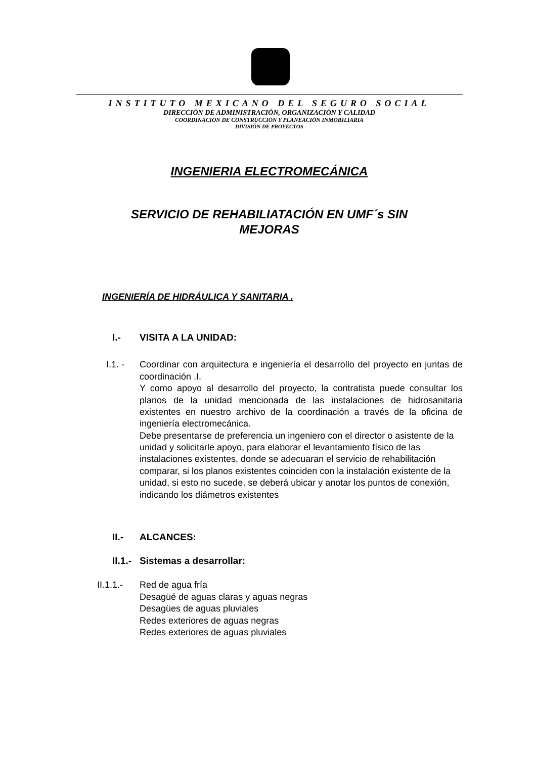INSTITUTO MEXICANO DEL SEGURO SOCIAL
DIRECCIÓN DE ADMINISTRACIÓN, ORGANIZACIÓN Y CALIDAD
COORDINACION DE CONSTRUCCIÓN Y PLANEACIÓN INMOBILIARIA
DIVISIÓN DE PROYECTOS
INGENIERIA ELECTROMECÁNICA
SERVICIO DE REHABILIATACIÓN EN UMF´s SIN
MEJORAS
INGENIERÍA DE HIDRÁULICA Y SANITARIA .
I.- VISITA A LA UNIDAD:
I.1. - Coordinar con arquitectura e ingeniería el desarrollo del proyecto en juntas de coordinación .I.
Y como apoyo al desarrollo del proyecto, la contratista puede consultar los planos de la unidad mencionada de las instalaciones de hidrosanitaria existentes en nuestro archivo de la coordinación a través de la oficina de ingeniería electromecánica.
Debe presentarse de preferencia un ingeniero con el director o asistente de la unidad y solicitarle apoyo, para elaborar el levantamiento físico de las instalaciones existentes, donde se adecuaran el servicio de rehabilitación
comparar, si los planos existentes coinciden con la instalación existente de la unidad, si esto no sucede, se deberá ubicar y anotar los puntos de conexión, indicando los diámetros existentes
II.- ALCANCES:
II.1.- Sistemas a desarrollar:
II.1.1.- Red de agua fría
Desagüé de aguas claras y aguas negras
Desagües de aguas pluviales
Redes exteriores de aguas negras
Redes exteriores de aguas pluviales